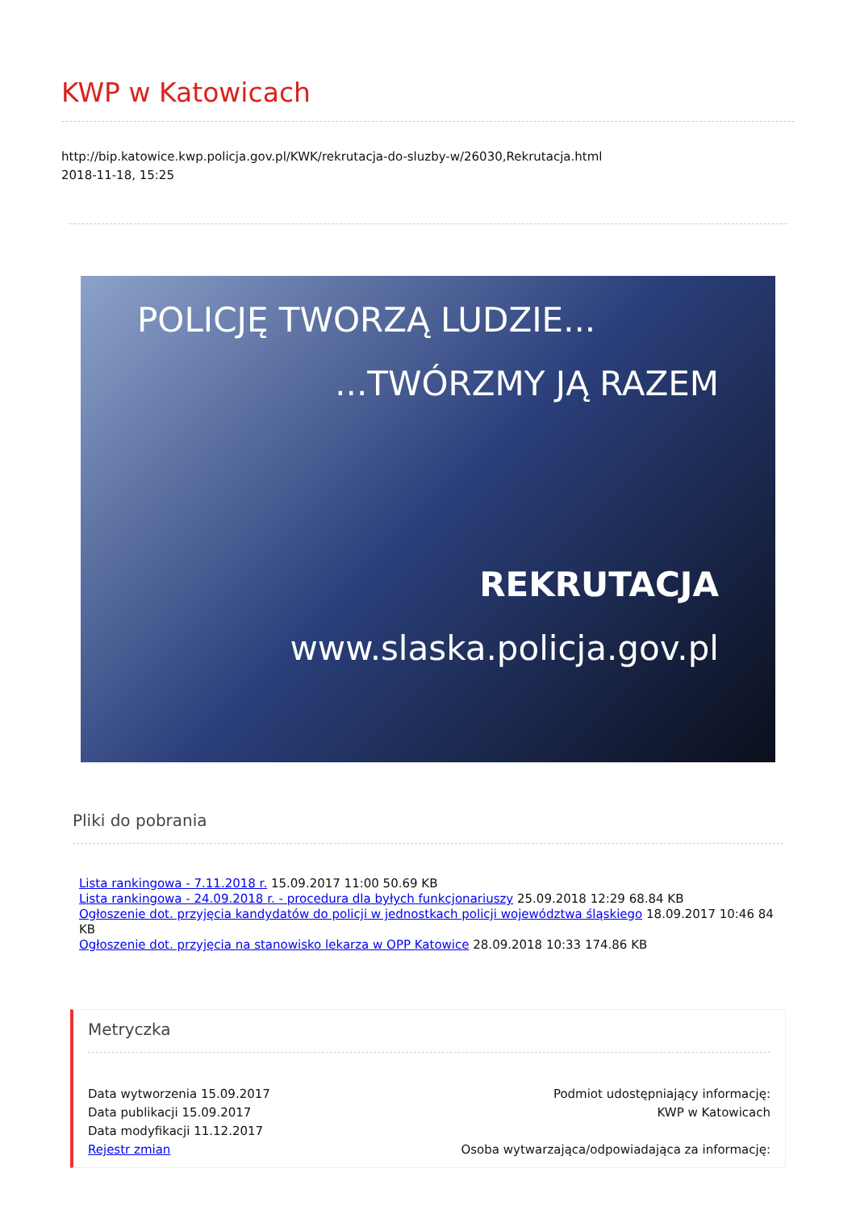KWP w Katowicach
http://bip.katowice.kwp.policja.gov.pl/KWK/rekrutacja-do-sluzby-w/26030,Rekrutacja.html
2018-11-18, 15:25
POLICJĘ TWORZĄ LUDZIE...
...TWÓRZMY JĄ RAZEM
REKRUTACJA
www.slaska.policja.gov.pl
Pliki do pobrania
Lista rankingowa - 7.11.2018 r. 15.09.2017 11:00 50.69 KB
Lista rankingowa - 24.09.2018 r. - procedura dla byłych funkcjonariuszy 25.09.2018 12:29 68.84 KB
Ogłoszenie dot. przyjęcia kandydatów do policji w jednostkach policji województwa śląskiego 18.09.2017 10:46 84 KB
Ogłoszenie dot. przyjęcia na stanowisko lekarza w OPP Katowice 28.09.2018 10:33 174.86 KB
Metryczka
Data wytworzenia 15.09.2017
Data publikacji 15.09.2017
Data modyfikacji 11.12.2017
Rejestr zmian
Podmiot udostępniający informację:
KWP w Katowicach
Osoba wytwarzająca/odpowiadająca za informację: